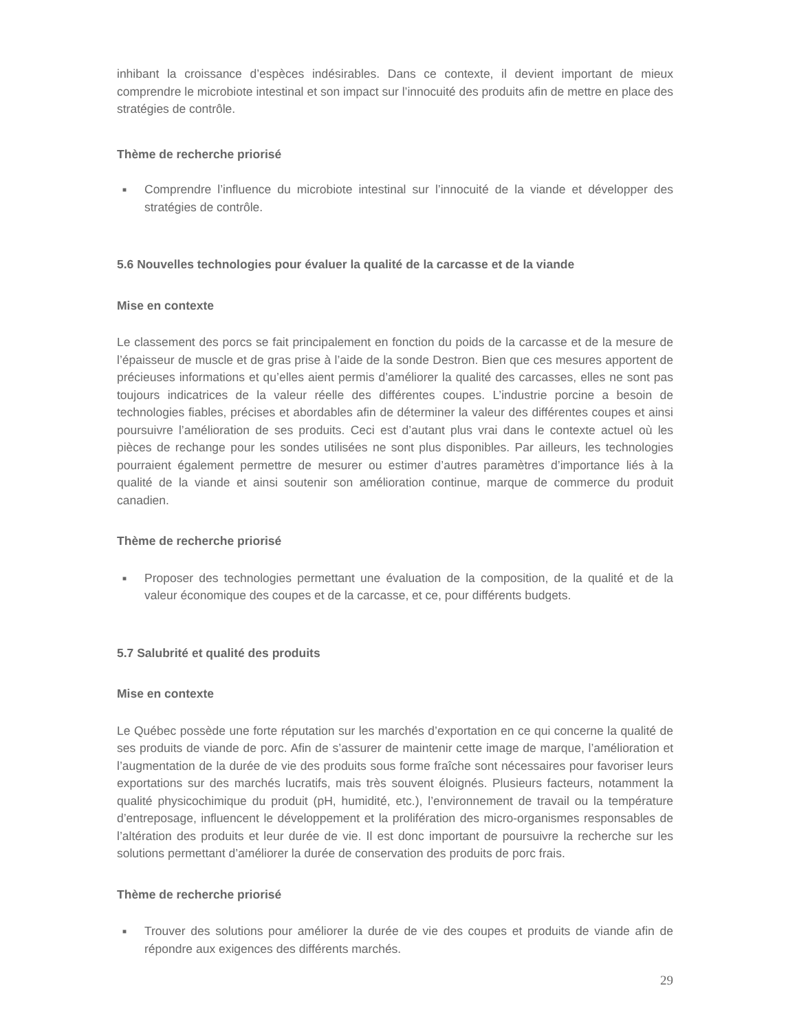inhibant la croissance d’espèces indésirables. Dans ce contexte, il devient important de mieux comprendre le microbiote intestinal et son impact sur l’innocuité des produits afin de mettre en place des stratégies de contrôle.
Thème de recherche priorisé
■ Comprendre l’influence du microbiote intestinal sur l’innocuité de la viande et développer des stratégies de contrôle.
5.6 Nouvelles technologies pour évaluer la qualité de la carcasse et de la viande
Mise en contexte
Le classement des porcs se fait principalement en fonction du poids de la carcasse et de la mesure de l’épaisseur de muscle et de gras prise à l’aide de la sonde Destron. Bien que ces mesures apportent de précieuses informations et qu’elles aient permis d’améliorer la qualité des carcasses, elles ne sont pas toujours indicatrices de la valeur réelle des différentes coupes. L’industrie porcine a besoin de technologies fiables, précises et abordables afin de déterminer la valeur des différentes coupes et ainsi poursuivre l’amélioration de ses produits. Ceci est d’autant plus vrai dans le contexte actuel où les pièces de rechange pour les sondes utilisées ne sont plus disponibles. Par ailleurs, les technologies pourraient également permettre de mesurer ou estimer d’autres paramètres d’importance liés à la qualité de la viande et ainsi soutenir son amélioration continue, marque de commerce du produit canadien.
Thème de recherche priorisé
■ Proposer des technologies permettant une évaluation de la composition, de la qualité et de la valeur économique des coupes et de la carcasse, et ce, pour différents budgets.
5.7 Salubrité et qualité des produits
Mise en contexte
Le Québec possède une forte réputation sur les marchés d’exportation en ce qui concerne la qualité de ses produits de viande de porc. Afin de s’assurer de maintenir cette image de marque, l’amélioration et l’augmentation de la durée de vie des produits sous forme fraîche sont nécessaires pour favoriser leurs exportations sur des marchés lucratifs, mais très souvent éloignés. Plusieurs facteurs, notamment la qualité physicochimique du produit (pH, humidité, etc.), l’environnement de travail ou la température d’entreposage, influencent le développement et la prolifération des micro-organismes responsables de l’altération des produits et leur durée de vie. Il est donc important de poursuivre la recherche sur les solutions permettant d’améliorer la durée de conservation des produits de porc frais.
Thème de recherche priorisé
■ Trouver des solutions pour améliorer la durée de vie des coupes et produits de viande afin de répondre aux exigences des différents marchés.
29